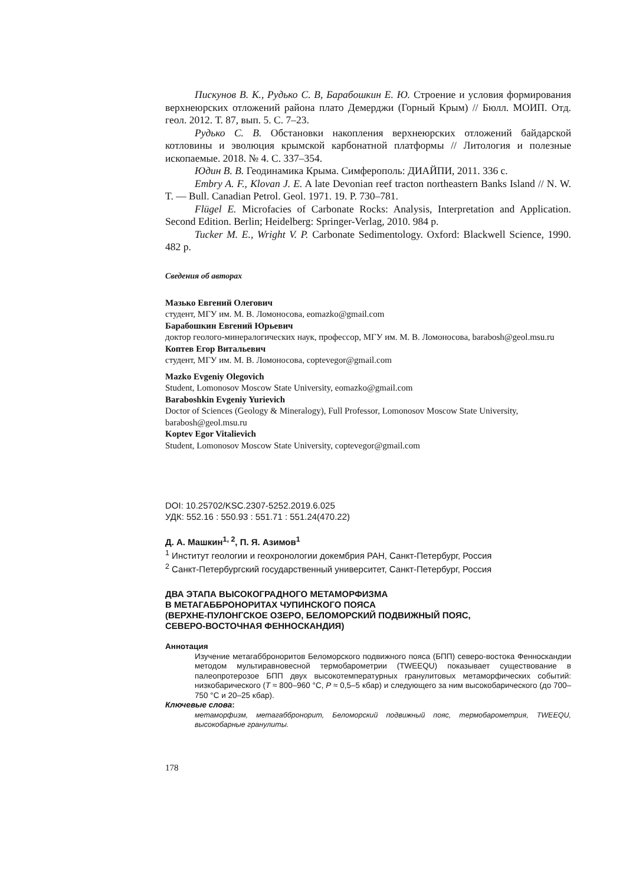Пискунов В. К., Рудько С. В, Барабошкин Е. Ю. Строение и условия формирования верхнеюрских отложений района плато Демерджи (Горный Крым) // Бюлл. МОИП. Отд. геол. 2012. Т. 87, вып. 5. С. 7–23.
Рудько С. В. Обстановки накопления верхнеюрских отложений байдарской котловины и эволюция крымской карбонатной платформы // Литология и полезные ископаемые. 2018. № 4. С. 337–354.
Юдин В. В. Геодинамика Крыма. Симферополь: ДИАЙПИ, 2011. 336 с.
Embry A. F., Klovan J. E. A late Devonian reef tracton northeastern Banks Island // N. W. T. — Bull. Canadian Petrol. Geol. 1971. 19. P. 730–781.
Flügel E. Microfacies of Carbonate Rocks: Analysis, Interpretation and Application. Second Edition. Berlin; Heidelberg: Springer-Verlag, 2010. 984 p.
Tucker M. E., Wright V. P. Carbonate Sedimentology. Oxford: Blackwell Science, 1990. 482 p.
Сведения об авторах
Мазько Евгений Олегович
студент, МГУ им. М. В. Ломоносова, eomazko@gmail.com
Барабошкин Евгений Юрьевич
доктор геолого-минералогических наук, профессор, МГУ им. М. В. Ломоносова, barabosh@geol.msu.ru
Коптев Егор Витальевич
студент, МГУ им. М. В. Ломоносова, coptevegor@gmail.com
Mazko Evgeniy Olegovich
Student, Lomonosov Moscow State University, eomazko@gmail.com
Baraboshkin Evgeniy Yurievich
Doctor of Sciences (Geology & Mineralogy), Full Professor, Lomonosov Moscow State University, barabosh@geol.msu.ru
Koptev Egor Vitalievich
Student, Lomonosov Moscow State University, coptevegor@gmail.com
DOI: 10.25702/KSC.2307-5252.2019.6.025
УДК: 552.16 : 550.93 : 551.71 : 551.24(470.22)
Д. А. Машкин<sup>1, 2</sup>, П. Я. Азимов<sup>1</sup>
<sup>1</sup> Институт геологии и геохронологии докембрия РАН, Санкт-Петербург, Россия
<sup>2</sup> Санкт-Петербургский государственный университет, Санкт-Петербург, Россия
ДВА ЭТАПА ВЫСОКОГРАДНОГО МЕТАМОРФИЗМА
В МЕТАГАББРОНОРИТАХ ЧУПИНСКОГО ПОЯСА
(ВЕРХНЕ-ПУЛОНГСКОЕ ОЗЕРО, БЕЛОМОРСКИЙ ПОДВИЖНЫЙ ПОЯС,
СЕВЕРО-ВОСТОЧНАЯ ФЕННОСКАНДИЯ)
Аннотация
Изучение метагабброноритов Беломорского подвижного пояса (БПП) северо-востока Фенноскандии методом мультиравновесной термобарометрии (TWEEQU) показывает существование в палеопротерозое БПП двух высокотемпературных гранулитовых метаморфических событий: низкобарического (T ≈ 800–960 °C, P ≈ 0,5–5 кбар) и следующего за ним высокобарического (до 700–750 °C и 20–25 кбар).
Ключевые слова:
метаморфизм, метагаббронорит, Беломорский подвижный пояс, термобарометрия, TWEEQU, высокобарные гранулиты.
178